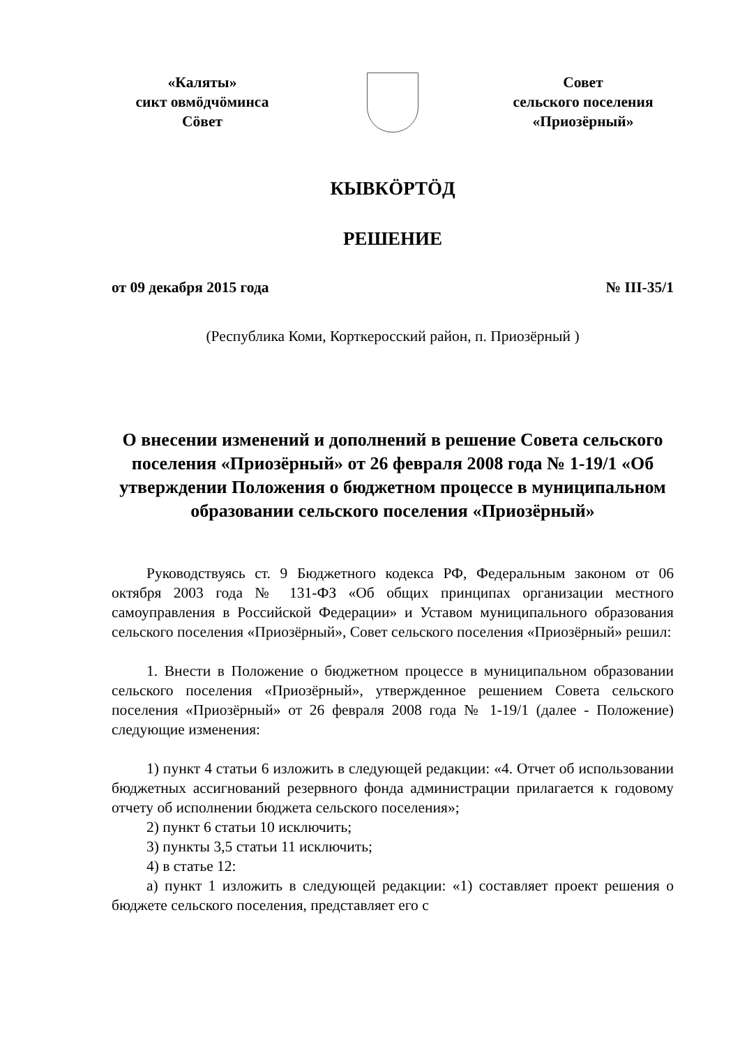«Каляты»
сикт овмӧдчӧминса
Сӧвет
Совет
сельского поселения
«Приозёрный»
КЫВКӦРТӦД
РЕШЕНИЕ
от 09 декабря 2015 года № III-35/1
(Республика Коми, Корткеросский район, п. Приозёрный )
О внесении изменений и дополнений в решение Совета сельского поселения «Приозёрный» от 26 февраля 2008 года № 1-19/1 «Об утверждении Положения о бюджетном процессе в муниципальном образовании сельского поселения «Приозёрный»
Руководствуясь ст. 9 Бюджетного кодекса РФ, Федеральным законом от 06 октября 2003 года № 131-ФЗ «Об общих принципах организации местного самоуправления в Российской Федерации» и Уставом муниципального образования сельского поселения «Приозёрный», Совет сельского поселения «Приозёрный» решил:
1. Внести в Положение о бюджетном процессе в муниципальном образовании сельского поселения «Приозёрный», утвержденное решением Совета сельского поселения «Приозёрный» от 26 февраля 2008 года № 1-19/1 (далее - Положение) следующие изменения:
1) пункт 4 статьи 6 изложить в следующей редакции: «4. Отчет об использовании бюджетных ассигнований резервного фонда администрации прилагается к годовому отчету об исполнении бюджета сельского поселения»;
2) пункт 6 статьи 10 исключить;
3) пункты 3,5 статьи 11 исключить;
4) в статье 12:
а) пункт 1 изложить в следующей редакции: «1) составляет проект решения о бюджете сельского поселения, представляет его с